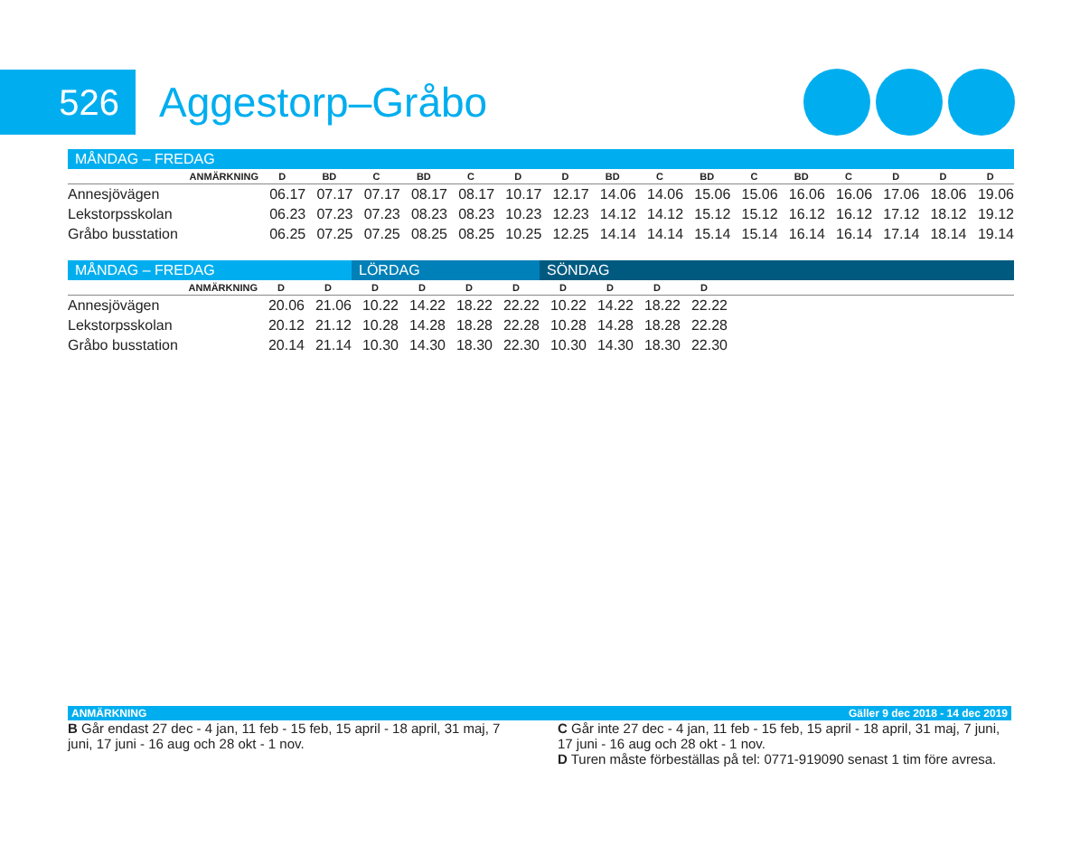526
Aggestorp–Gråbo
| MÅNDAG – FREDAG | | | | | | | | | | | | | | | | |
| --- | --- | --- | --- | --- | --- | --- | --- | --- | --- | --- | --- | --- | --- | --- | --- | --- |
| ANMÄRKNING | D | BD | C | BD | C | D | D | BD | C | BD | C | BD | C | D | D | D |
| Annesjövägen | 06.17 | 07.17 | 07.17 | 08.17 | 08.17 | 10.17 | 12.17 | 14.06 | 14.06 | 15.06 | 15.06 | 16.06 | 16.06 | 17.06 | 18.06 | 19.06 |
| Lekstorpsskolan | 06.23 | 07.23 | 07.23 | 08.23 | 08.23 | 10.23 | 12.23 | 14.12 | 14.12 | 15.12 | 15.12 | 16.12 | 16.12 | 17.12 | 18.12 | 19.12 |
| Gråbo busstation | 06.25 | 07.25 | 07.25 | 08.25 | 08.25 | 10.25 | 12.25 | 14.14 | 14.14 | 15.14 | 15.14 | 16.14 | 16.14 | 17.14 | 18.14 | 19.14 |
| MÅNDAG – FREDAG | | | LÖRDAG | | | | SÖNDAG | | | | |
| --- | --- | --- | --- | --- | --- | --- | --- | --- | --- | --- | --- |
| ANMÄRKNING | D | D | D | D | D | D | D | D | D | D | |
| Annesjövägen | 20.06 | 21.06 | 10.22 | 14.22 | 18.22 | 22.22 | 10.22 | 14.22 | 18.22 | 22.22 | |
| Lekstorpsskolan | 20.12 | 21.12 | 10.28 | 14.28 | 18.28 | 22.28 | 10.28 | 14.28 | 18.28 | 22.28 | |
| Gråbo busstation | 20.14 | 21.14 | 10.30 | 14.30 | 18.30 | 22.30 | 10.30 | 14.30 | 18.30 | 22.30 | |
ANMÄRKNING Gäller 9 dec 2018 - 14 dec 2019
B Går endast 27 dec - 4 jan, 11 feb - 15 feb, 15 april - 18 april, 31 maj, 7 juni, 17 juni - 16 aug och 28 okt - 1 nov.
C Går inte 27 dec - 4 jan, 11 feb - 15 feb, 15 april - 18 april, 31 maj, 7 juni, 17 juni - 16 aug och 28 okt - 1 nov.
D Turen måste förbeställas på tel: 0771-919090 senast 1 tim före avresa.